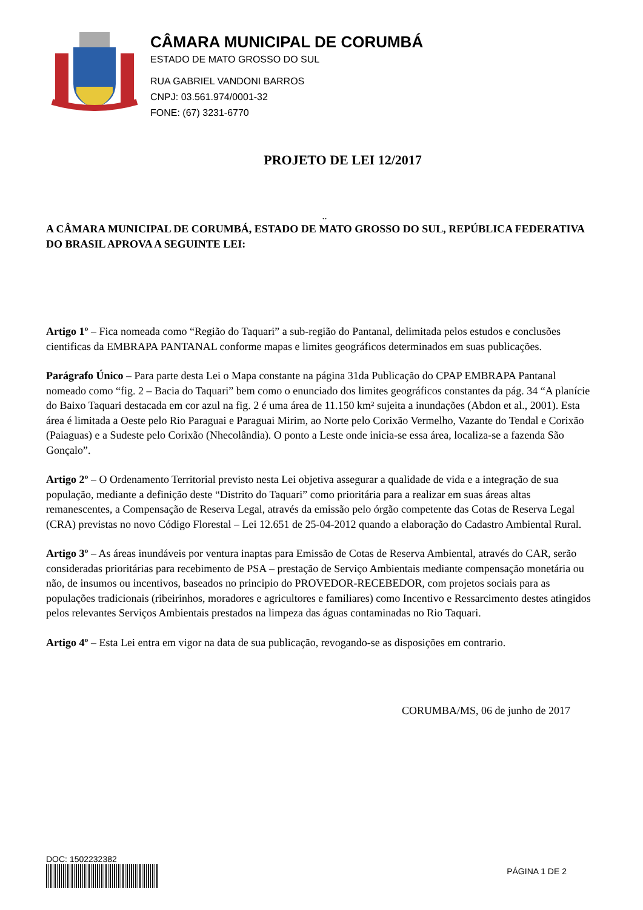CÂMARA MUNICIPAL DE CORUMBÁ
ESTADO DE MATO GROSSO DO SUL
RUA GABRIEL VANDONI BARROS
CNPJ: 03.561.974/0001-32
FONE: (67) 3231-6770
PROJETO DE LEI 12/2017
..
A CÂMARA MUNICIPAL DE CORUMBÁ, ESTADO DE MATO GROSSO DO SUL, REPÚBLICA FEDERATIVA DO BRASIL APROVA A SEGUINTE LEI:
Artigo 1º – Fica nomeada como “Região do Taquari” a sub-região do Pantanal, delimitada pelos estudos e conclusões cientificas da EMBRAPA PANTANAL conforme mapas e limites geográficos determinados em suas publicações.
Parágrafo Único – Para parte desta Lei o Mapa constante na página 31da Publicação do CPAP EMBRAPA Pantanal nomeado como “fig. 2 – Bacia do Taquari” bem como o enunciado dos limites geográficos constantes da pág. 34 “A planície do Baixo Taquari destacada em cor azul na fig. 2 é uma área de 11.150 km² sujeita a inundações (Abdon et al., 2001). Esta área é limitada a Oeste pelo Rio Paraguai e Paraguai Mirim, ao Norte pelo Corixão Vermelho, Vazante do Tendal e Corixão (Paiaguas) e a Sudeste pelo Corixão (Nhecolândia). O ponto a Leste onde inicia-se essa área, localiza-se a fazenda São Gonçalo”.
Artigo 2º – O Ordenamento Territorial previsto nesta Lei objetiva assegurar a qualidade de vida e a integração de sua população, mediante a definição deste “Distrito do Taquari” como prioritária para a realizar em suas áreas altas remanescentes, a Compensação de Reserva Legal, através da emissão pelo órgão competente das Cotas de Reserva Legal (CRA) previstas no novo Código Florestal – Lei 12.651 de 25-04-2012 quando a elaboração do Cadastro Ambiental Rural.
Artigo 3º – As áreas inundáveis por ventura inaptas para Emissão de Cotas de Reserva Ambiental, através do CAR, serão consideradas prioritárias para recebimento de PSA – prestação de Serviço Ambientais mediante compensação monetária ou não, de insumos ou incentivos, baseados no principio do PROVEDOR-RECEBEDOR, com projetos sociais para as populações tradicionais (ribeirinhos, moradores e agricultores e familiares) como Incentivo e Ressarcimento destes atingidos pelos relevantes Serviços Ambientais prestados na limpeza das águas contaminadas no Rio Taquari.
Artigo 4º – Esta Lei entra em vigor na data de sua publicação, revogando-se as disposições em contrario.
CORUMBA/MS, 06 de junho de 2017
DOC: 1502232382
PÁGINA 1 DE 2